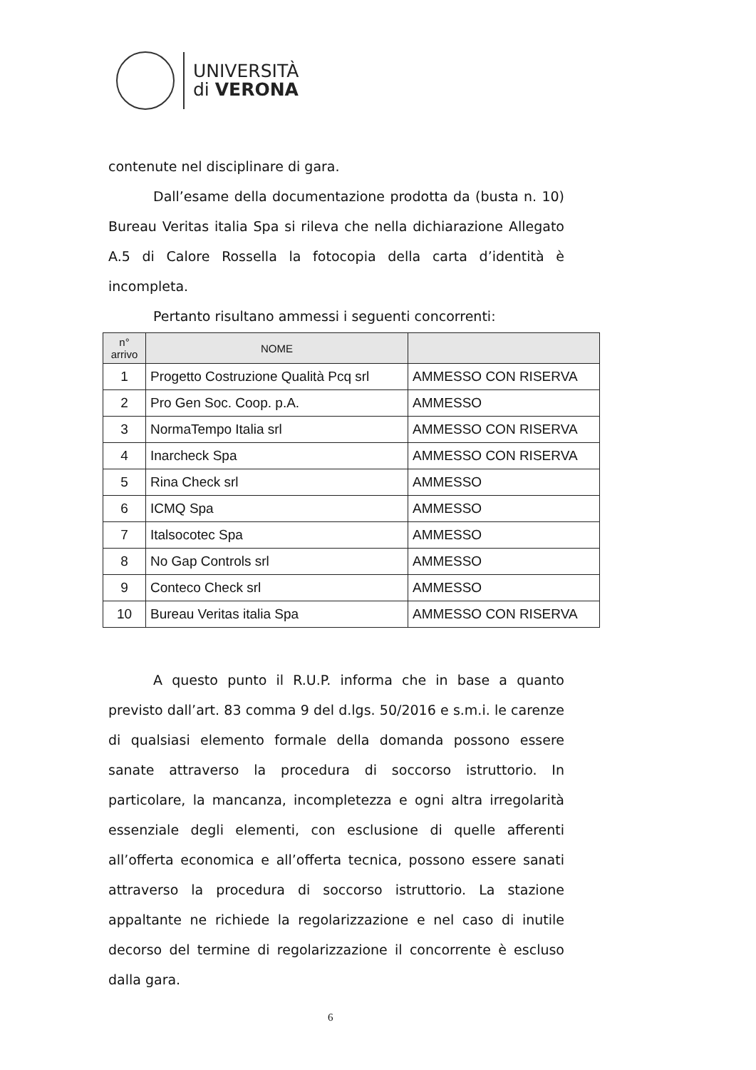UNIVERSITÀ
di VERONA
contenute nel disciplinare di gara.
Dall’esame della documentazione prodotta da (busta n. 10) Bureau Veritas italia Spa si rileva che nella dichiarazione Allegato A.5 di Calore Rossella la fotocopia della carta d’identità è incompleta.
Pertanto risultano ammessi i seguenti concorrenti:
| n° arrivo | NOME | |
| --- | --- | --- |
| 1 | Progetto Costruzione Qualità Pcq srl | AMMESSO CON RISERVA |
| 2 | Pro Gen Soc. Coop. p.A. | AMMESSO |
| 3 | NormaTempo Italia srl | AMMESSO CON RISERVA |
| 4 | Inarcheck Spa | AMMESSO CON RISERVA |
| 5 | Rina Check srl | AMMESSO |
| 6 | ICMQ Spa | AMMESSO |
| 7 | Italsocotec Spa | AMMESSO |
| 8 | No Gap Controls srl | AMMESSO |
| 9 | Conteco Check srl | AMMESSO |
| 10 | Bureau Veritas italia Spa | AMMESSO CON RISERVA |
A questo punto il R.U.P. informa che in base a quanto previsto dall’art. 83 comma 9 del d.lgs. 50/2016 e s.m.i. le carenze di qualsiasi elemento formale della domanda possono essere sanate attraverso la procedura di soccorso istruttorio. In particolare, la mancanza, incompletezza e ogni altra irregolarità essenziale degli elementi, con esclusione di quelle afferenti all’offerta economica e all’offerta tecnica, possono essere sanati attraverso la procedura di soccorso istruttorio. La stazione appaltante ne richiede la regolarizzazione e nel caso di inutile decorso del termine di regolarizzazione il concorrente è escluso dalla gara.
6